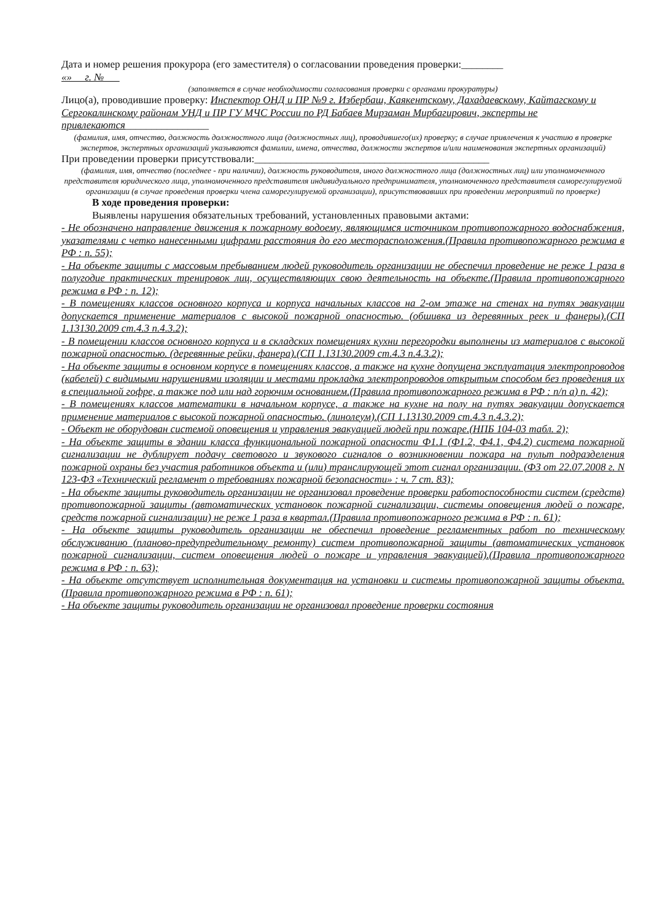Дата и номер решения прокурора (его заместителя) о согласовании проведения проверки:________
«» г. №
(заполняется в случае необходимости согласования проверки с органами прокуратуры)
Лицо(а), проводившие проверку: Инспектор ОНД и ПР №9 г. Избербаш, Каякентскому, Дахадаевскому, Кайтагскому и Сергокалинскому районам УНД и ПР ГУ МЧС России по РД Бабаев Мирзаман Мирбагирович, эксперты не привлекаются________________
(фамилия, имя, отчество, должность должностного лица (должностных лиц), проводившего(их) проверку; в случае привлечения к участию в проверке экспертов, экспертных организаций указываются фамилии, имена, отчества, должности экспертов и/или наименования экспертных организаций)
При проведении проверки присутствовали:_____________________________________________
(фамилия, имя, отчество (последнее - при наличии), должность руководителя, иного должностного лица (должностных лиц) или уполномоченного представителя юридического лица, уполномоченного представителя индивидуального предпринимателя, уполномоченного представителя саморегулируемой организации (в случае проведения проверки члена саморегулируемой организации), присутствовавших при проведении мероприятий по проверке)
В ходе проведения проверки:
Выявлены нарушения обязательных требований, установленных правовыми актами:
- Не обозначено направление движения к пожарному водоему, являющимся источником противопожарного водоснабжения, указателями с четко нанесенными цифрами расстояния до его месторасположения.(Правила противопожарного режима в РФ : п. 55);
- На объекте защиты с массовым пребыванием людей руководитель организации не обеспечил проведение не реже 1 раза в полугодие практических тренировок лиц, осуществляющих свою деятельность на объекте.(Правила противопожарного режима в РФ : п. 12);
- В помещениях классов основного корпуса и корпуса начальных классов на 2-ом этаже на стенах на путях эвакуации допускается применение материалов с высокой пожарной опасностью. (обшивка из деревянных реек и фанеры).(СП 1.13130.2009 ст.4.3 п.4.3.2);
- В помещении классов основного корпуса и в складских помещениях кухни перегородки выполнены из материалов с высокой пожарной опасностью. (деревянные рейки, фанера).(СП 1.13130.2009 ст.4.3 п.4.3.2);
- На объекте защиты в основном корпусе в помещениях классов, а также на кухне допущена эксплуатация электропроводов (кабелей) с видимыми нарушениями изоляции и местами прокладка электропроводов открытым способом без проведения их в специальной гофре, а также под или над горючим основанием.(Правила противопожарного режима в РФ : п/п а) п. 42);
- В помещениях классов математики в начальном корпусе, а также на кухне на полу на путях эвакуации допускается применение материалов с высокой пожарной опасностью. (линолеум).(СП 1.13130.2009 ст.4.3 п.4.3.2);
- Объект не оборудован системой оповещения и управления эвакуацией людей при пожаре.(НПБ 104-03 табл. 2);
- На объекте защиты в здании класса функциональной пожарной опасности Ф1.1 (Ф1.2, Ф4.1, Ф4.2) система пожарной сигнализации не дублирует подачу светового и звукового сигналов о возникновении пожара на пульт подразделения пожарной охраны без участия работников объекта и (или) транслирующей этот сигнал организации. (ФЗ от 22.07.2008 г. N 123-ФЗ «Технический регламент о требованиях пожарной безопасности» : ч. 7 ст. 83);
- На объекте защиты руководитель организации не организовал проведение проверки работоспособности систем (средств) противопожарной защиты (автоматических установок пожарной сигнализации, системы оповещения людей о пожаре, средств пожарной сигнализации) не реже 1 раза в квартал.(Правила противопожарного режима в РФ : п. 61);
- На объекте защиты руководитель организации не обеспечил проведение регламентных работ по техническому обслуживанию (планово-предупредительному ремонту) систем противопожарной защиты (автоматических установок пожарной сигнализации, систем оповещения людей о пожаре и управления эвакуацией).(Правила противопожарного режима в РФ : п. 63);
- На объекте отсутствует исполнительная документация на установки и системы противопожарной защиты объекта. (Правила противопожарного режима в РФ : п. 61);
- На объекте защиты руководитель организации не организовал проведение проверки состояния